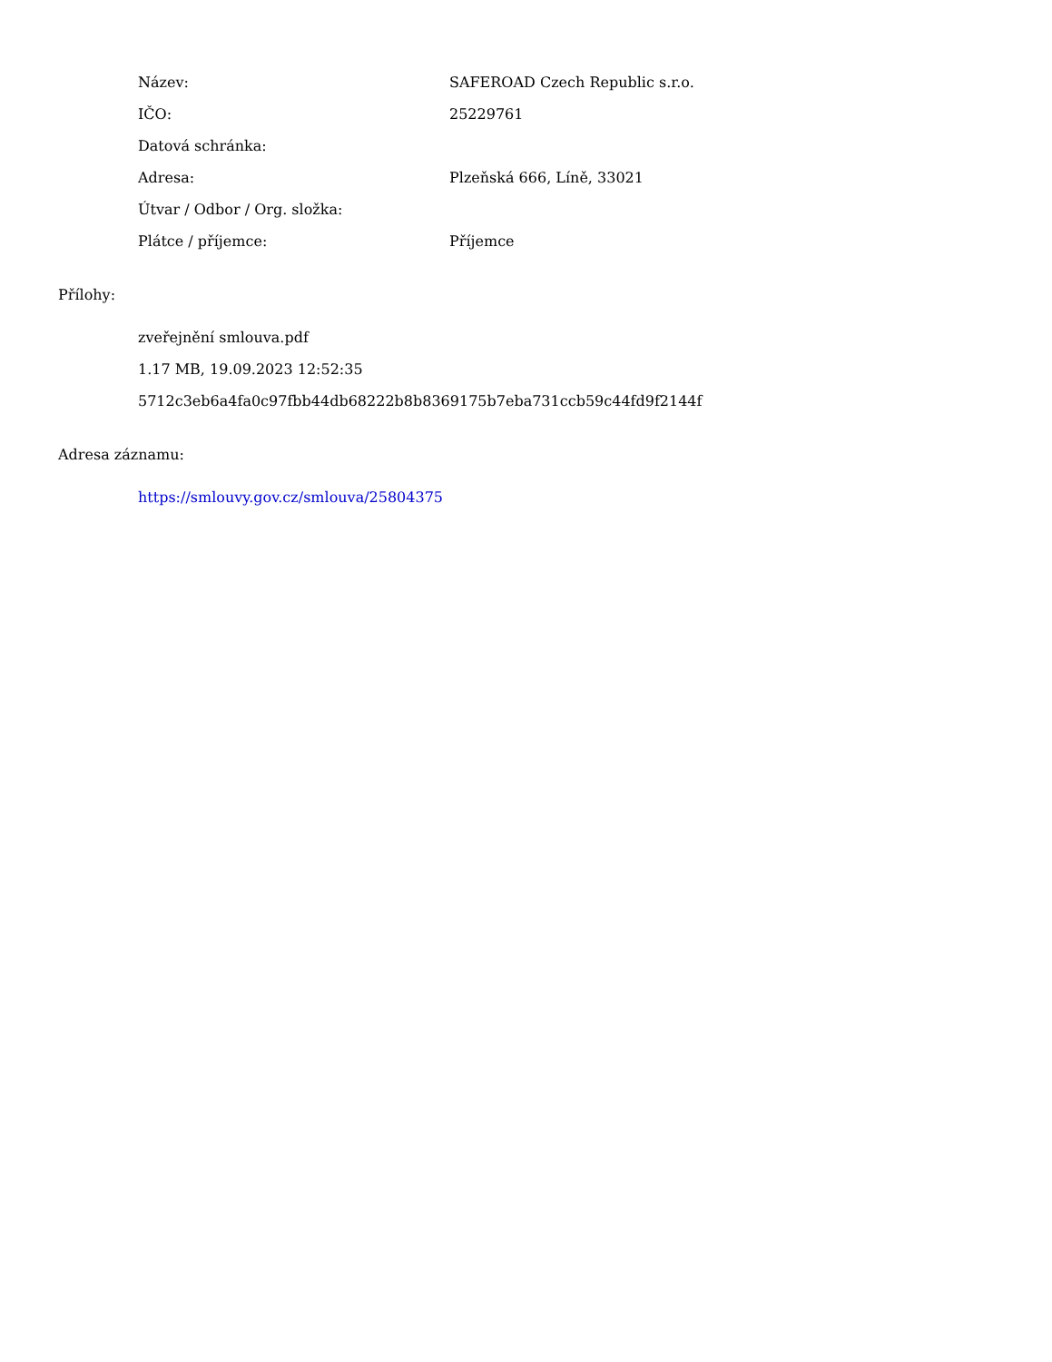| Název: | SAFEROAD Czech Republic s.r.o. |
| IČO: | 25229761 |
| Datová schránka: | |
| Adresa: | Plzeňská 666, Líně, 33021 |
| Útvar / Odbor / Org. složka: | |
| Plátce / příjemce: | Příjemce |
Přílohy:
zveřejnění smlouva.pdf
1.17 MB, 19.09.2023 12:52:35
5712c3eb6a4fa0c97fbb44db68222b8b8369175b7eba731ccb59c44fd9f2144f
Adresa záznamu:
https://smlouvy.gov.cz/smlouva/25804375